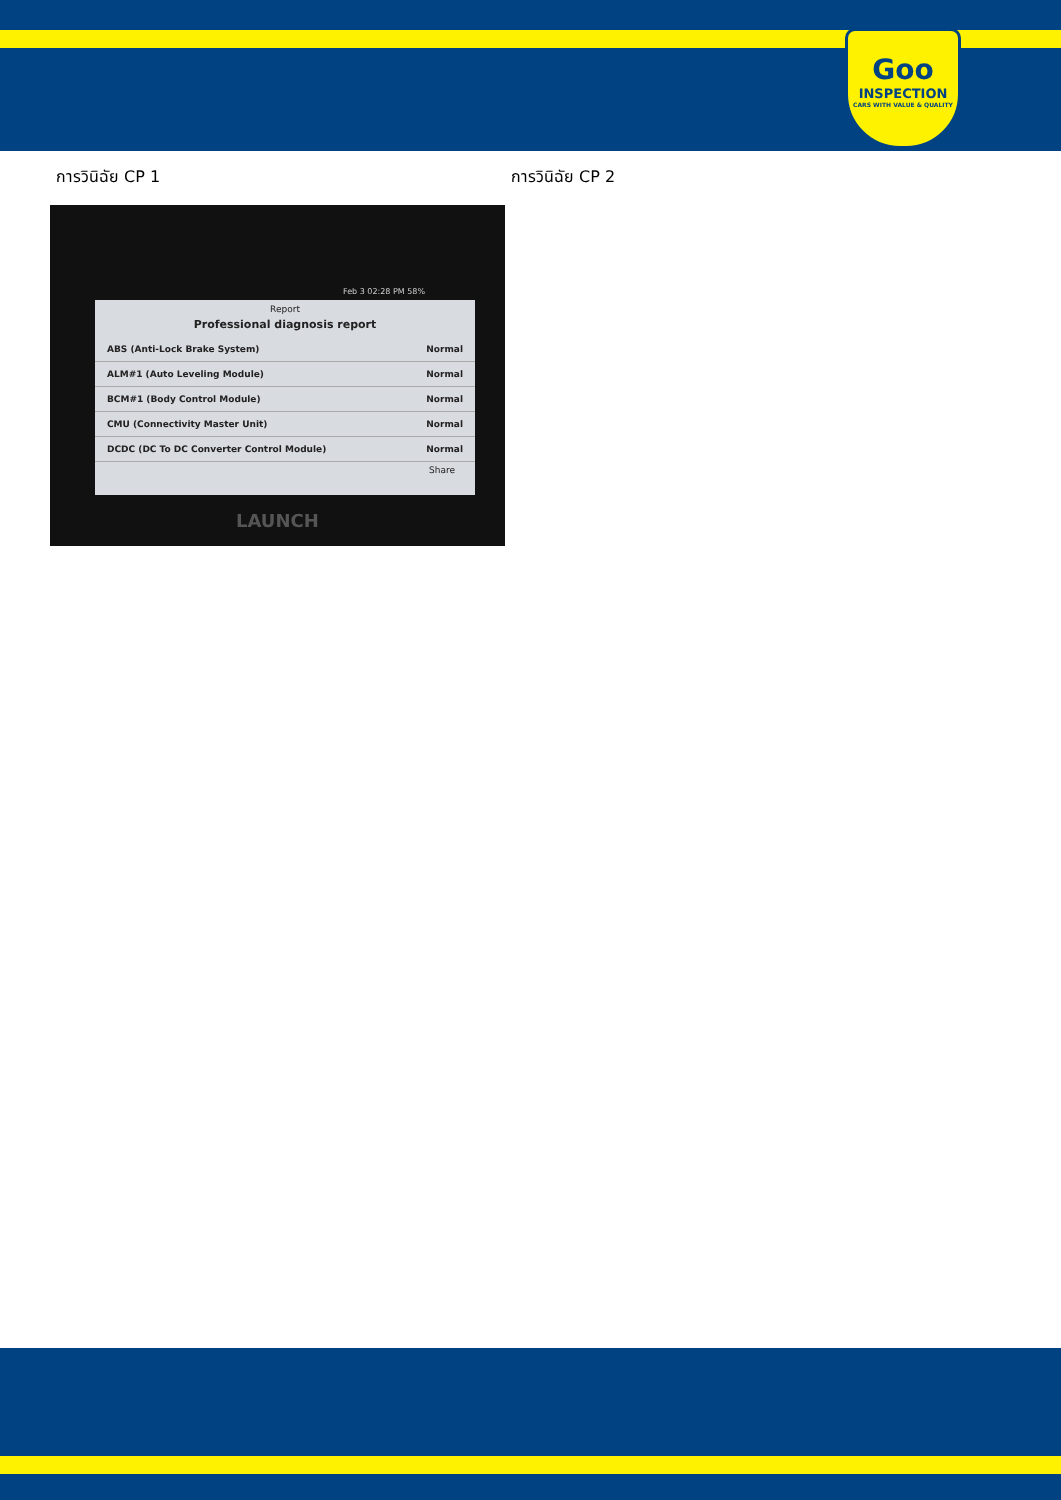Goo
INSPECTION
CARS WITH VALUE & QUALITY
การวินิฉัย CP 1
Feb 3 02:28 PM 58%
Report
Professional diagnosis report
ABS (Anti-Lock Brake System) Normal
ALM#1 (Auto Leveling Module) Normal
BCM#1 (Body Control Module) Normal
CMU (Connectivity Master Unit) Normal
DCDC (DC To DC Converter Control Module) Normal
Share
LAUNCH
การวินิฉัย CP 2